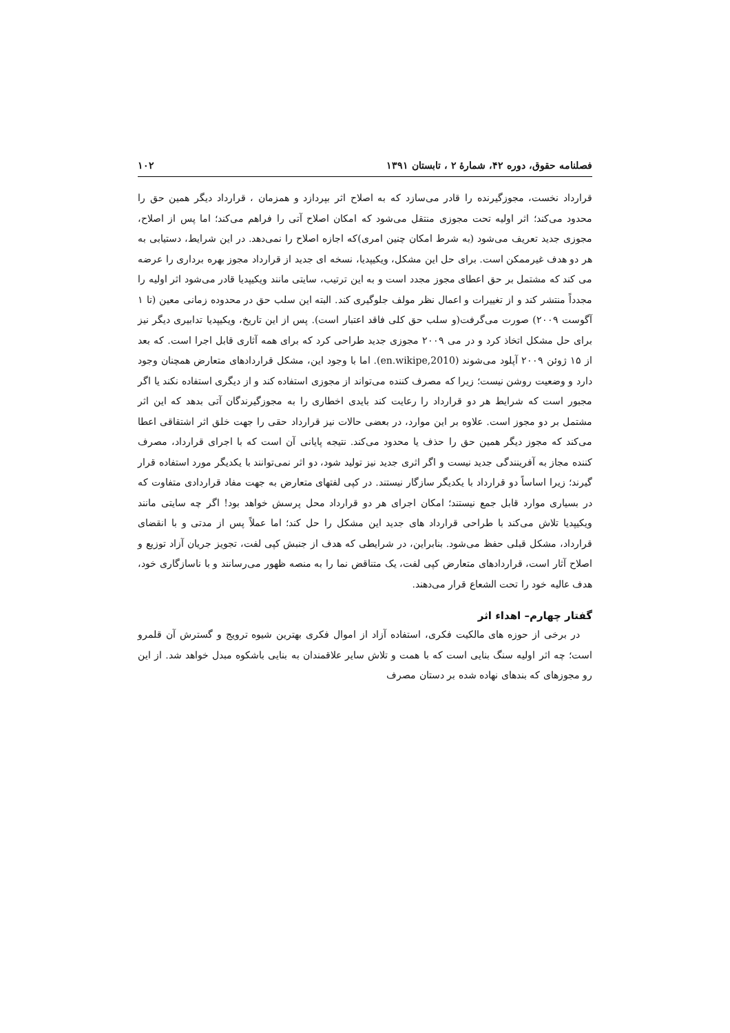فصلنامه حقوق، دوره ۴۲، شمارهٔ ۲ ، تابستان ۱۳۹۱ ۱۰۲
قرارداد نخست، مجوزگیرنده را قادر می‌سازد که به اصلاح اثر بپردازد و همزمان ، قرارداد دیگر همین حق را محدود می‌کند؛ اثر اولیه تحت مجوزی منتقل می‌شود که امکان اصلاح آتی را فراهم می‌کند؛ اما پس از اصلاح، مجوزی جدید تعریف می‌شود (به شرط امکان چنین امری)که اجازه اصلاح را نمی‌دهد. در این شرایط، دستیابی به هر دو هدف غیرممکن است. برای حل این مشکل، ویکیپدیا، نسخه ای جدید از قرارداد مجوز بهره برداری را عرضه می کند که مشتمل بر حق اعطای مجوز مجدد است و به این ترتیب، سایتی مانند ویکیپدیا قادر می‌شود اثر اولیه را مجدداً منتشر کند و از تغییرات و اعمال نظر مولف جلوگیری کند. البته این سلب حق در محدوده زمانی معین (تا ۱ آگوست ۲۰۰۹) صورت می‌گرفت(و سلب حق کلی فاقد اعتبار است). پس از این تاریخ، ویکیپدیا تدابیری دیگر نیز برای حل مشکل اتخاذ کرد و در می ۲۰۰۹ مجوزی جدید طراحی کرد که برای همه آثاری قابل اجرا است. که بعد از ۱۵ ژوئن ۲۰۰۹ آپلود می‌شوند (en.wikipe,2010). اما با وجود این، مشکل قراردادهای متعارض همچنان وجود دارد و وضعیت روشن نیست؛ زیرا که مصرف کننده می‌تواند از مجوزی استفاده کند و از دیگری استفاده نکند یا اگر مجبور است که شرایط هر دو قرارداد را رعایت کند بایدی اخطاری را به مجوزگیرندگان آتی بدهد که این اثر مشتمل بر دو مجوز است. علاوه بر این موارد، در بعضی حالات نیز قرارداد حقی را جهت خلق اثر اشتقاقی اعطا می‌کند که مجوز دیگر همین حق را حذف یا محدود می‌کند. نتیجه پایانی آن است که با اجرای قرارداد، مصرف کننده مجاز به آفرینندگی جدید نیست و اگر اثری جدید نیز تولید شود، دو اثر نمی‌توانند با یکدیگر مورد استفاده قرار گیرند؛ زیرا اساساً دو قرارداد با یکدیگر سازگار نیستند. در کپی لفتهای متعارض به جهت مفاد قراردادی متفاوت که در بسیاری موارد قابل جمع نیستند؛ امکان اجرای هر دو قرارداد محل پرسش خواهد بود! اگر چه سایتی مانند ویکیپدیا تلاش می‌کند با طراحی قرارداد های جدید این مشکل را حل کند؛ اما عملاً پس از مدتی و با انقضای قرارداد، مشکل قبلی حفظ می‌شود. بنابراین، در شرایطی که هدف از جنبش کپی لفت، تجویز جریان آزاد توزیع و اصلاح آثار است، قراردادهای متعارض کپی لفت، یک متناقض نما را به منصه ظهور می‌رسانند و با ناسازگاری خود، هدف عالیه خود را تحت الشعاع قرار می‌دهند.
گفتار چهارم– اهداء اثر
در برخی از حوزه های مالکیت فکری، استفاده آزاد از اموال فکری بهترین شیوه ترویج و گسترش آن قلمرو است؛ چه اثر اولیه سنگ بنایی است که با همت و تلاش سایر علاقمندان به بنایی باشکوه مبدل خواهد شد. از این رو مجوزهای که بندهای نهاده شده بر دستان مصرف